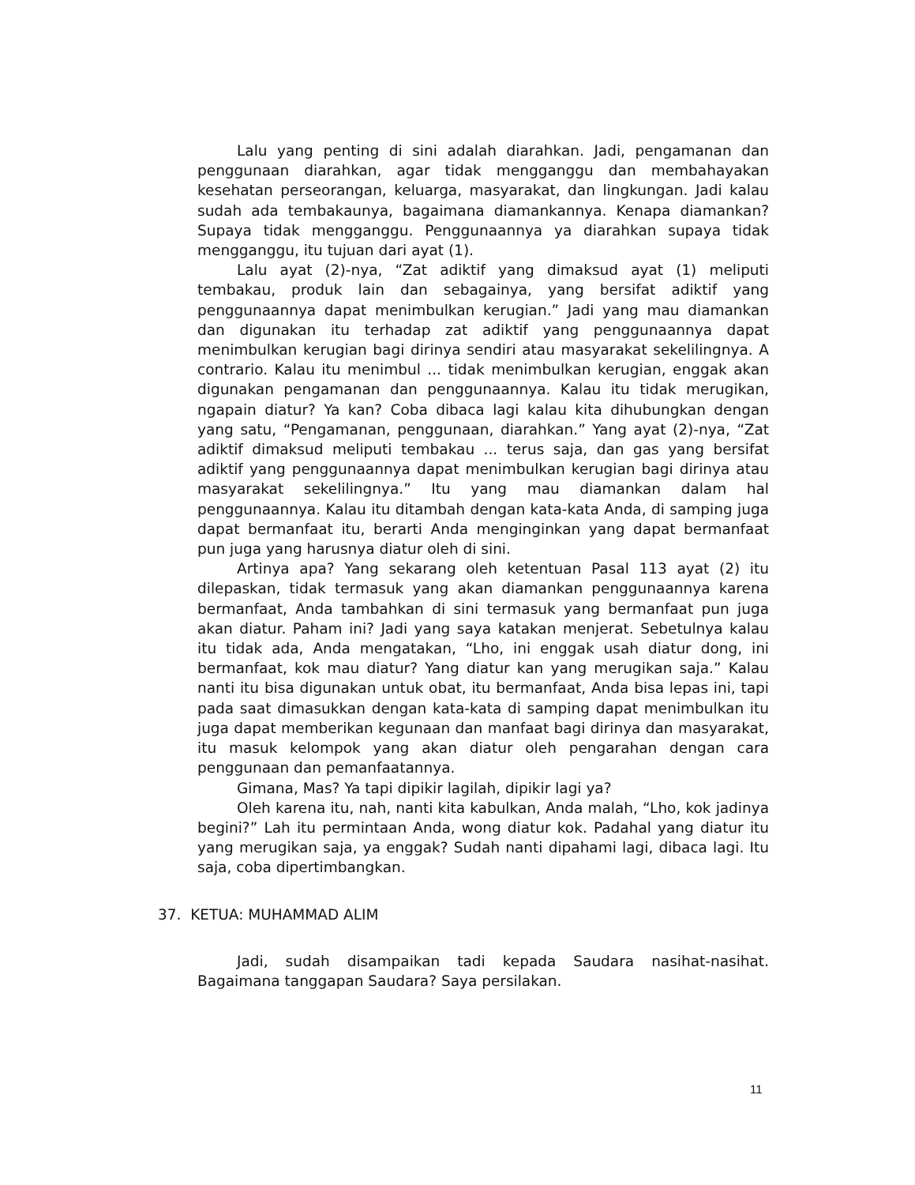Lalu yang penting di sini adalah diarahkan. Jadi, pengamanan dan penggunaan diarahkan, agar tidak mengganggu dan membahayakan kesehatan perseorangan, keluarga, masyarakat, dan lingkungan. Jadi kalau sudah ada tembakaunya, bagaimana diamankannya. Kenapa diamankan? Supaya tidak mengganggu. Penggunaannya ya diarahkan supaya tidak mengganggu, itu tujuan dari ayat (1).
Lalu ayat (2)-nya, “Zat adiktif yang dimaksud ayat (1) meliputi tembakau, produk lain dan sebagainya, yang bersifat adiktif yang penggunaannya dapat menimbulkan kerugian.” Jadi yang mau diamankan dan digunakan itu terhadap zat adiktif yang penggunaannya dapat menimbulkan kerugian bagi dirinya sendiri atau masyarakat sekelilingnya. A contrario. Kalau itu menimbul ... tidak menimbulkan kerugian, enggak akan digunakan pengamanan dan penggunaannya. Kalau itu tidak merugikan, ngapain diatur? Ya kan? Coba dibaca lagi kalau kita dihubungkan dengan yang satu, “Pengamanan, penggunaan, diarahkan.” Yang ayat (2)-nya, “Zat adiktif dimaksud meliputi tembakau ... terus saja, dan gas yang bersifat adiktif yang penggunaannya dapat menimbulkan kerugian bagi dirinya atau masyarakat sekelilingnya.” Itu yang mau diamankan dalam hal penggunaannya. Kalau itu ditambah dengan kata-kata Anda, di samping juga dapat bermanfaat itu, berarti Anda menginginkan yang dapat bermanfaat pun juga yang harusnya diatur oleh di sini.
Artinya apa? Yang sekarang oleh ketentuan Pasal 113 ayat (2) itu dilepaskan, tidak termasuk yang akan diamankan penggunaannya karena bermanfaat, Anda tambahkan di sini termasuk yang bermanfaat pun juga akan diatur. Paham ini? Jadi yang saya katakan menjerat. Sebetulnya kalau itu tidak ada, Anda mengatakan, “Lho, ini enggak usah diatur dong, ini bermanfaat, kok mau diatur? Yang diatur kan yang merugikan saja.” Kalau nanti itu bisa digunakan untuk obat, itu bermanfaat, Anda bisa lepas ini, tapi pada saat dimasukkan dengan kata-kata di samping dapat menimbulkan itu juga dapat memberikan kegunaan dan manfaat bagi dirinya dan masyarakat, itu masuk kelompok yang akan diatur oleh pengarahan dengan cara penggunaan dan pemanfaatannya.
Gimana, Mas? Ya tapi dipikir lagilah, dipikir lagi ya?
Oleh karena itu, nah, nanti kita kabulkan, Anda malah, “Lho, kok jadinya begini?” Lah itu permintaan Anda, wong diatur kok. Padahal yang diatur itu yang merugikan saja, ya enggak? Sudah nanti dipahami lagi, dibaca lagi. Itu saja, coba dipertimbangkan.
37. KETUA: MUHAMMAD ALIM
Jadi, sudah disampaikan tadi kepada Saudara nasihat-nasihat. Bagaimana tanggapan Saudara? Saya persilakan.
11